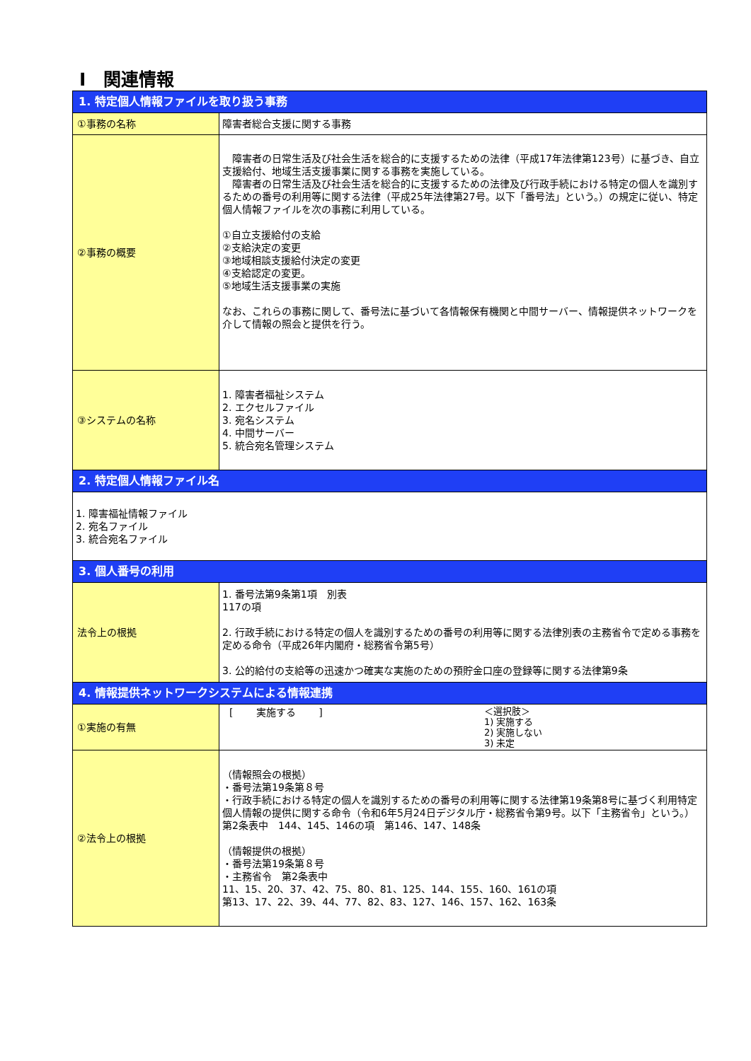Ⅰ　関連情報
| 1. 特定個人情報ファイルを取り扱う事務 | |
| --- | --- |
| ①事務の名称 | 障害者総合支援に関する事務 |
| ②事務の概要 | 障害者の日常生活及び社会生活を総合的に支援するための法律（平成17年法律第123号）に基づき、自立支援給付、地域生活支援事業に関する事務を実施している。 障害者の日常生活及び社会生活を総合的に支援するための法律及び行政手続における特定の個人を識別するための番号の利用等に関する法律（平成25年法律第27号。以下「番号法」という。）の規定に従い、特定個人情報ファイルを次の事務に利用している。 ①自立支援給付の支給 ②支給決定の変更 ③地域相談支援給付決定の変更 ④支給認定の変更。 ⑤地域生活支援事業の実施 なお、これらの事務に関して、番号法に基づいて各情報保有機関と中間サーバー、情報提供ネットワークを介して情報の照会と提供を行う。 |
| ③システムの名称 | 1. 障害者福祉システム 2. エクセルファイル 3. 宛名システム 4. 中間サーバー 5. 統合宛名管理システム |
| 2. 特定個人情報ファイル名 | |
| 1. 障害福祉情報ファイル 2. 宛名ファイル 3. 統合宛名ファイル | |
| 3. 個人番号の利用 | |
| 法令上の根拠 | 1. 番号法第9条第1項 別表 117の項 2. 行政手続における特定の個人を識別するための番号の利用等に関する法律別表の主務省令で定める事務を定める命令（平成26年内閣府・総務省令第5号） 3. 公的給付の支給等の迅速かつ確実な実施のための預貯金口座の登録等に関する法律第9条 |
| 4. 情報提供ネットワークシステムによる情報連携 | |
| ①実施の有無 | [ 実施する ] ＜選択肢＞ 1) 実施する 2) 実施しない 3) 未定 |
| ②法令上の根拠 | （情報照会の根拠） ・番号法第19条第８号 ・行政手続における特定の個人を識別するための番号の利用等に関する法律第19条第8号に基づく利用特定個人情報の提供に関する命令（令和6年5月24日デジタル庁・総務省令第9号。以下「主務省令」という。）第2条表中 144、145、146の項 第146、147、148条 （情報提供の根拠） ・番号法第19条第８号 ・主務省令 第2条表中 11、15、20、37、42、75、80、81、125、144、155、160、161の項 第13、17、22、39、44、77、82、83、127、146、157、162、163条 |